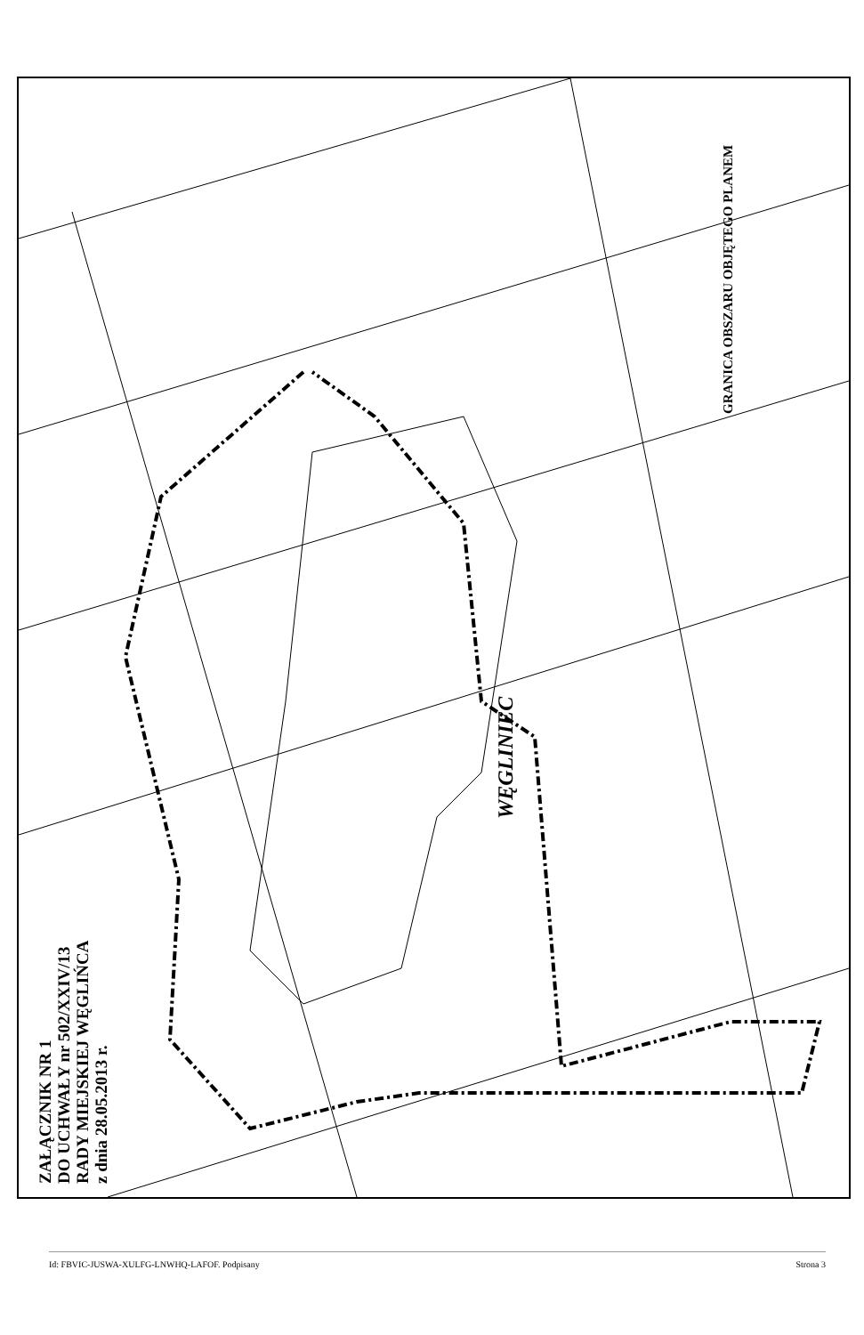ZAŁĄCZNIK NR 1
DO UCHWAŁY nr 502/XXIV/13
RADY MIEJSKIEJ WĘGLIŃCA
z dnia 28.05.2013 r.
WĘGLINIEC
GRANICA OBSZARU OBJĘTEGO PLANEM
Id: FBVIC-JUSWA-XULFG-LNWHQ-LAFOF. Podpisany Strona 3